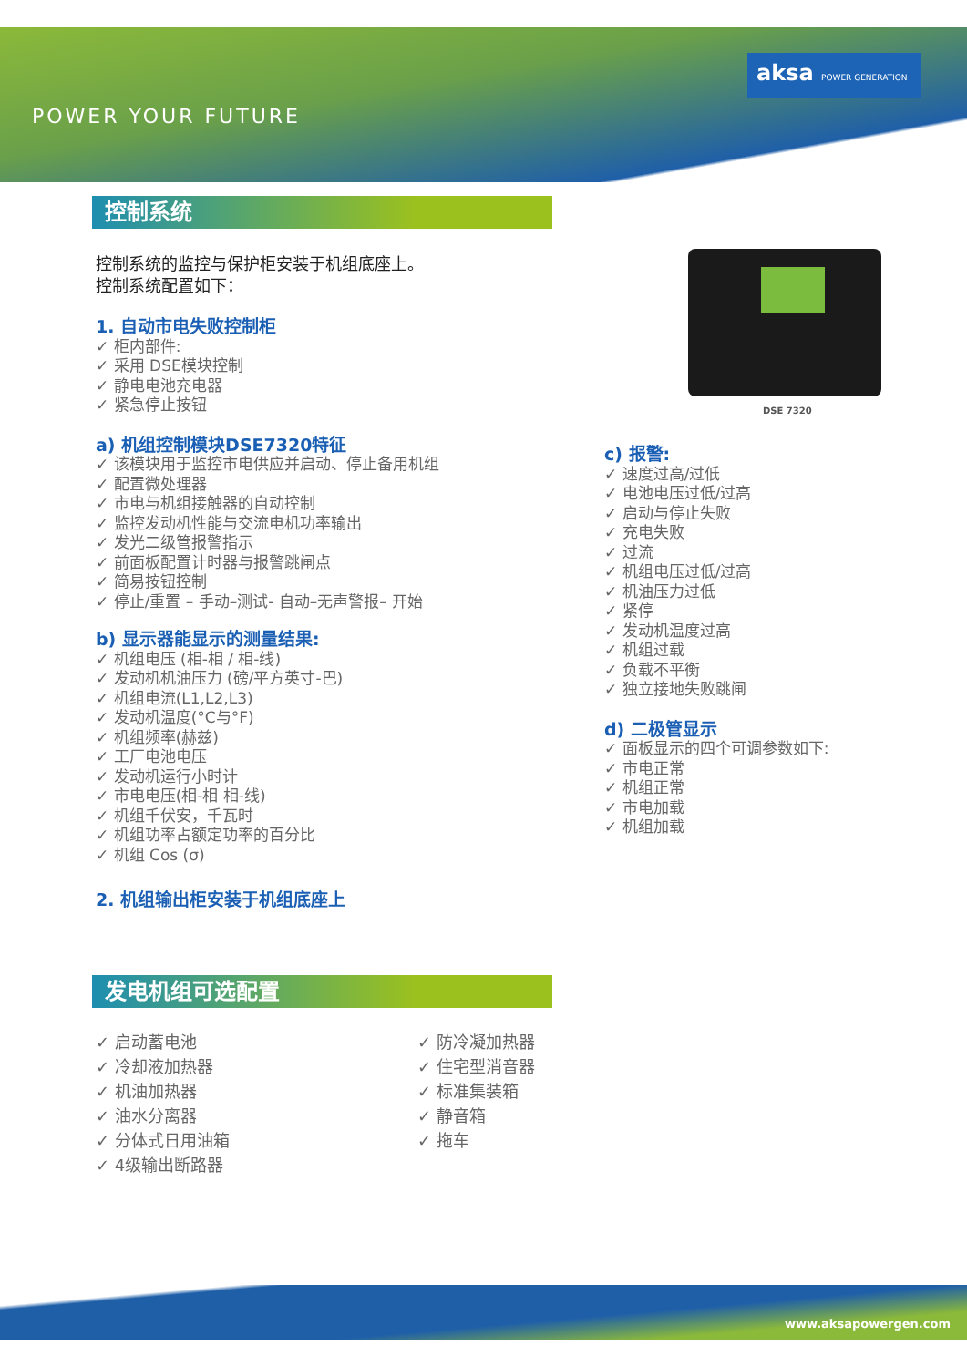POWER YOUR FUTURE
aksa POWER GENERATION
控制系统
控制系统的监控与保护柜安装于机组底座上。
控制系统配置如下：
1. 自动市电失败控制柜
✓ 柜内部件:
✓ 采用 DSE模块控制
✓ 静电电池充电器
✓ 紧急停止按钮
a) 机组控制模块DSE7320特征
✓ 该模块用于监控市电供应并启动、停止备用机组
✓ 配置微处理器
✓ 市电与机组接触器的自动控制
✓ 监控发动机性能与交流电机功率输出
✓ 发光二级管报警指示
✓ 前面板配置计时器与报警跳闸点
✓ 简易按钮控制
✓ 停止/重置 – 手动–测试- 自动–无声警报– 开始
b) 显示器能显示的测量结果:
✓ 机组电压 (相-相 / 相-线)
✓ 发动机机油压力 (磅/平方英寸-巴)
✓ 机组电流(L1,L2,L3)
✓ 发动机温度(°C与°F)
✓ 机组频率(赫兹)
✓ 工厂电池电压
✓ 发动机运行小时计
✓ 市电电压(相-相 相-线)
✓ 机组千伏安，千瓦时
✓ 机组功率占额定功率的百分比
✓ 机组 Cos (σ)
2. 机组输出柜安装于机组底座上
DSE 7320
c) 报警:
✓ 速度过高/过低
✓ 电池电压过低/过高
✓ 启动与停止失败
✓ 充电失败
✓ 过流
✓ 机组电压过低/过高
✓ 机油压力过低
✓ 紧停
✓ 发动机温度过高
✓ 机组过载
✓ 负载不平衡
✓ 独立接地失败跳闸
d) 二极管显示
✓ 面板显示的四个可调参数如下:
✓ 市电正常
✓ 机组正常
✓ 市电加载
✓ 机组加载
发电机组可选配置
✓ 启动蓄电池
✓ 冷却液加热器
✓ 机油加热器
✓ 油水分离器
✓ 分体式日用油箱
✓ 4级输出断路器
✓ 防冷凝加热器
✓ 住宅型消音器
✓ 标准集装箱
✓ 静音箱
✓ 拖车
www.aksapowergen.com